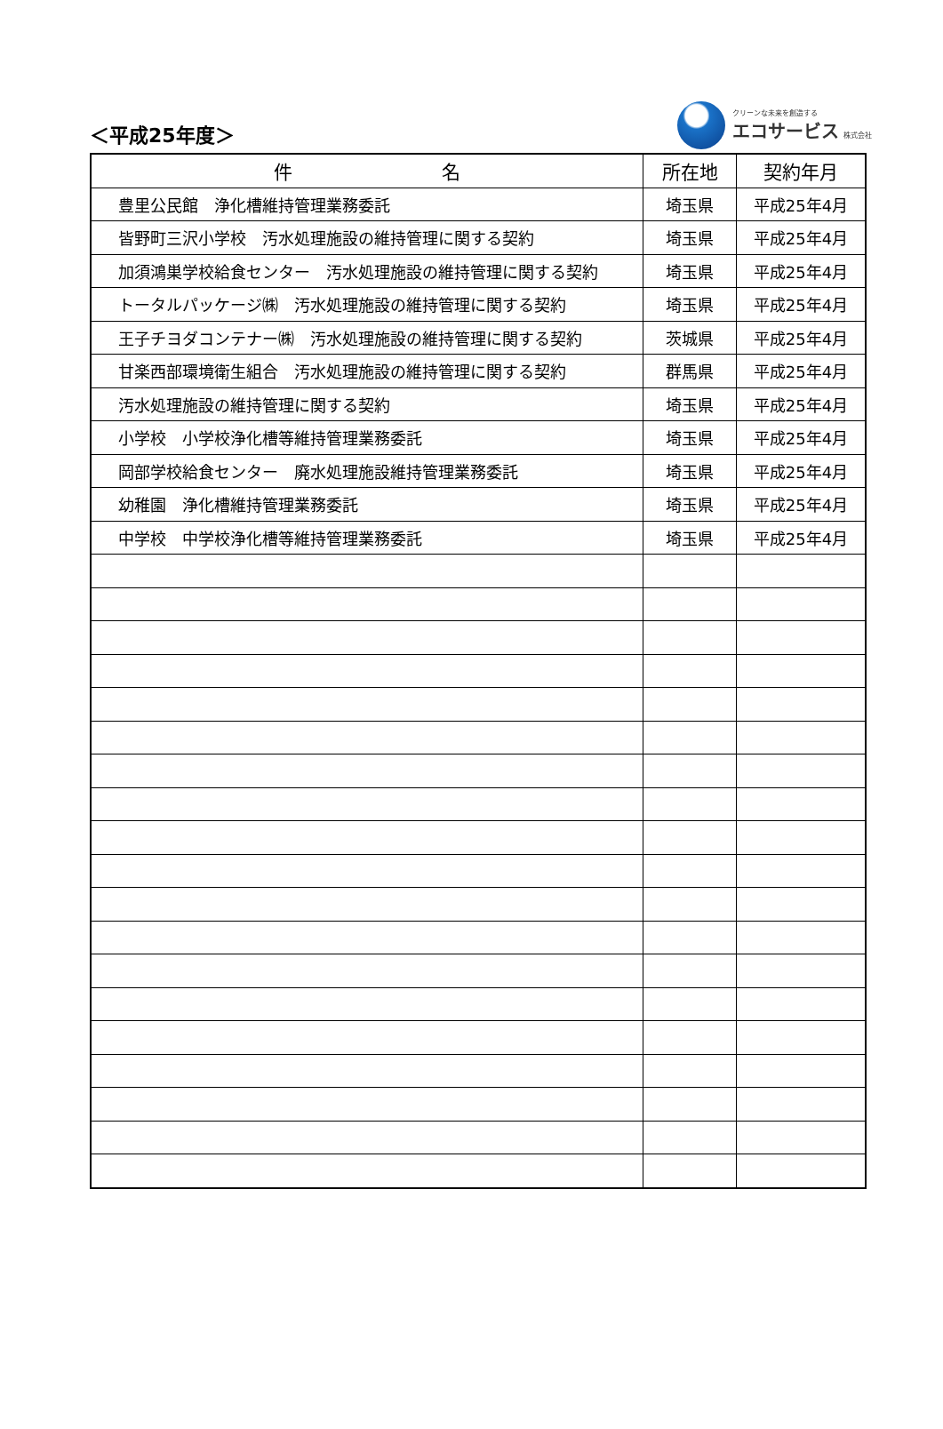＜平成25年度＞
クリーンな未来を創造する
エコサービス 株式会社
| 件 名 | 所在地 | 契約年月 |
| --- | --- | --- |
| 豊里公民館 浄化槽維持管理業務委託 | 埼玉県 | 平成25年4月 |
| 皆野町三沢小学校 汚水処理施設の維持管理に関する契約 | 埼玉県 | 平成25年4月 |
| 加須鴻巣学校給食センター 汚水処理施設の維持管理に関する契約 | 埼玉県 | 平成25年4月 |
| トータルパッケージ㈱ 汚水処理施設の維持管理に関する契約 | 埼玉県 | 平成25年4月 |
| 王子チヨダコンテナー㈱ 汚水処理施設の維持管理に関する契約 | 茨城県 | 平成25年4月 |
| 甘楽西部環境衛生組合 汚水処理施設の維持管理に関する契約 | 群馬県 | 平成25年4月 |
| 汚水処理施設の維持管理に関する契約 | 埼玉県 | 平成25年4月 |
| 小学校 小学校浄化槽等維持管理業務委託 | 埼玉県 | 平成25年4月 |
| 岡部学校給食センター 廃水処理施設維持管理業務委託 | 埼玉県 | 平成25年4月 |
| 幼稚園 浄化槽維持管理業務委託 | 埼玉県 | 平成25年4月 |
| 中学校 中学校浄化槽等維持管理業務委託 | 埼玉県 | 平成25年4月 |